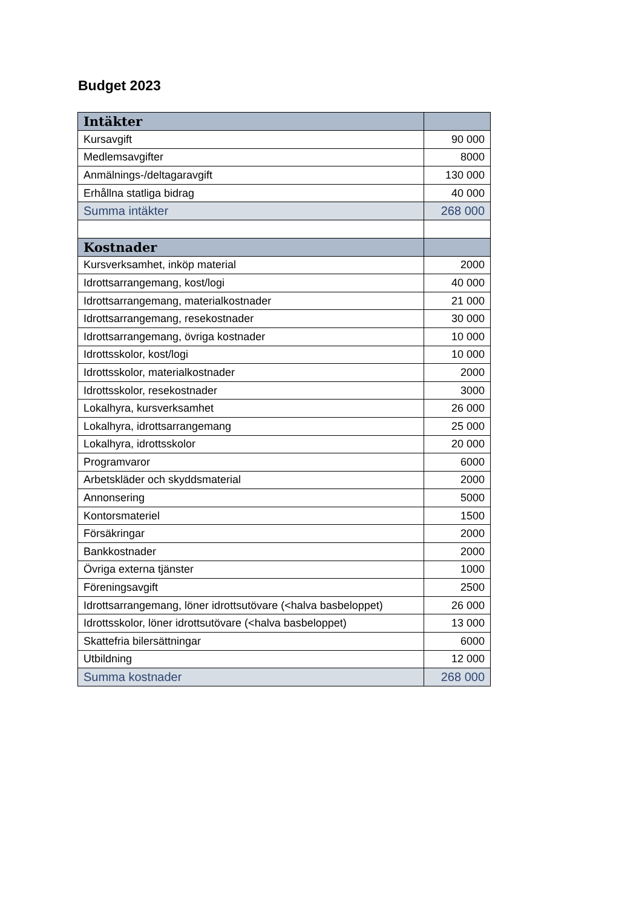Budget 2023
| Intäkter | |
| --- | --- |
| Kursavgift | 90 000 |
| Medlemsavgifter | 8000 |
| Anmälnings-/deltagaravgift | 130 000 |
| Erhållna statliga bidrag | 40 000 |
| Summa intäkter | 268 000 |
| Kostnader | |
| Kursverksamhet, inköp material | 2000 |
| Idrottsarrangemang, kost/logi | 40 000 |
| Idrottsarrangemang, materialkostnader | 21 000 |
| Idrottsarrangemang, resekostnader | 30 000 |
| Idrottsarrangemang, övriga kostnader | 10 000 |
| Idrottsskolor, kost/logi | 10 000 |
| Idrottsskolor, materialkostnader | 2000 |
| Idrottsskolor, resekostnader | 3000 |
| Lokalhyra, kursverksamhet | 26 000 |
| Lokalhyra, idrottsarrangemang | 25 000 |
| Lokalhyra, idrottsskolor | 20 000 |
| Programvaror | 6000 |
| Arbetskläder och skyddsmaterial | 2000 |
| Annonsering | 5000 |
| Kontorsmateriel | 1500 |
| Försäkringar | 2000 |
| Bankkostnader | 2000 |
| Övriga externa tjänster | 1000 |
| Föreningsavgift | 2500 |
| Idrottsarrangemang, löner idrottsutövare (<halva basbeloppet) | 26 000 |
| Idrottsskolor, löner idrottsutövare (<halva basbeloppet) | 13 000 |
| Skattefria bilersättningar | 6000 |
| Utbildning | 12 000 |
| Summa kostnader | 268 000 |